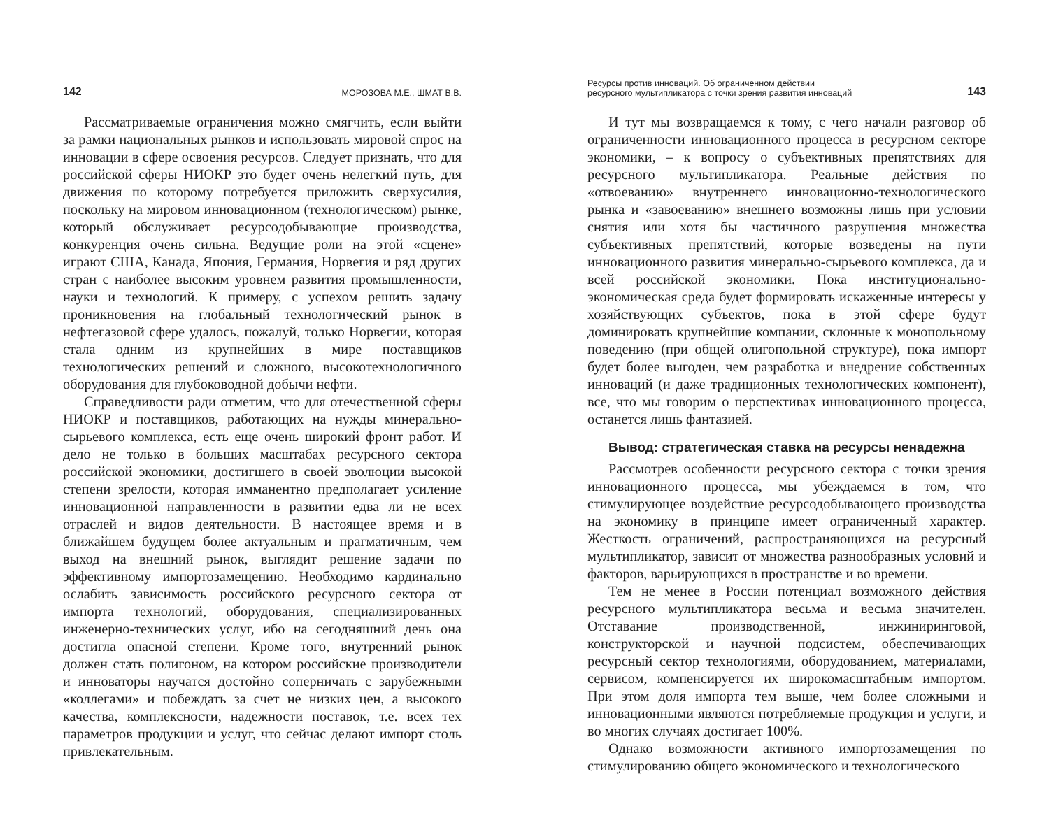142 МОРОЗОВА М.Е., ШМАТ В.В.
Рассматриваемые ограничения можно смягчить, если выйти за рамки национальных рынков и использовать мировой спрос на инновации в сфере освоения ресурсов. Следует признать, что для российской сферы НИОКР это будет очень нелегкий путь, для движения по которому потребуется приложить сверхусилия, поскольку на мировом инновационном (технологическом) рынке, который обслуживает ресурсодобывающие производства, конкуренция очень сильна. Ведущие роли на этой «сцене» играют США, Канада, Япония, Германия, Норвегия и ряд других стран с наиболее высоким уровнем развития промышленности, науки и технологий. К примеру, с успехом решить задачу проникновения на глобальный технологический рынок в нефтегазовой сфере удалось, пожалуй, только Норвегии, которая стала одним из крупнейших в мире поставщиков технологических решений и сложного, высокотехнологичного оборудования для глубоководной добычи нефти.
Справедливости ради отметим, что для отечественной сферы НИОКР и поставщиков, работающих на нужды минерально-сырьевого комплекса, есть еще очень широкий фронт работ. И дело не только в больших масштабах ресурсного сектора российской экономики, достигшего в своей эволюции высокой степени зрелости, которая имманентно предполагает усиление инновационной направленности в развитии едва ли не всех отраслей и видов деятельности. В настоящее время и в ближайшем будущем более актуальным и прагматичным, чем выход на внешний рынок, выглядит решение задачи по эффективному импортозамещению. Необходимо кардинально ослабить зависимость российского ресурсного сектора от импорта технологий, оборудования, специализированных инженерно-технических услуг, ибо на сегодняшний день она достигла опасной степени. Кроме того, внутренний рынок должен стать полигоном, на котором российские производители и инноваторы научатся достойно соперничать с зарубежными «коллегами» и побеждать за счет не низких цен, а высокого качества, комплексности, надежности поставок, т.е. всех тех параметров продукции и услуг, что сейчас делают импорт столь привлекательным.
Ресурсы против инноваций. Об ограниченном действии
ресурсного мультипликатора с точки зрения развития инноваций 143
И тут мы возвращаемся к тому, с чего начали разговор об ограниченности инновационного процесса в ресурсном секторе экономики, – к вопросу о субъективных препятствиях для ресурсного мультипликатора. Реальные действия по «отвоеванию» внутреннего инновационно-технологического рынка и «завоеванию» внешнего возможны лишь при условии снятия или хотя бы частичного разрушения множества субъективных препятствий, которые возведены на пути инновационного развития минерально-сырьевого комплекса, да и всей российской экономики. Пока институционально-экономическая среда будет формировать искаженные интересы у хозяйствующих субъектов, пока в этой сфере будут доминировать крупнейшие компании, склонные к монопольному поведению (при общей олигопольной структуре), пока импорт будет более выгоден, чем разработка и внедрение собственных инноваций (и даже традиционных технологических компонент), все, что мы говорим о перспективах инновационного процесса, останется лишь фантазией.
Вывод: стратегическая ставка на ресурсы ненадежна
Рассмотрев особенности ресурсного сектора с точки зрения инновационного процесса, мы убеждаемся в том, что стимулирующее воздействие ресурсодобывающего производства на экономику в принципе имеет ограниченный характер. Жесткость ограничений, распространяющихся на ресурсный мультипликатор, зависит от множества разнообразных условий и факторов, варьирующихся в пространстве и во времени.
Тем не менее в России потенциал возможного действия ресурсного мультипликатора весьма и весьма значителен. Отставание производственной, инжиниринговой, конструкторской и научной подсистем, обеспечивающих ресурсный сектор технологиями, оборудованием, материалами, сервисом, компенсируется их широкомасштабным импортом. При этом доля импорта тем выше, чем более сложными и инновационными являются потребляемые продукция и услуги, и во многих случаях достигает 100%.
Однако возможности активного импортозамещения по стимулированию общего экономического и технологического